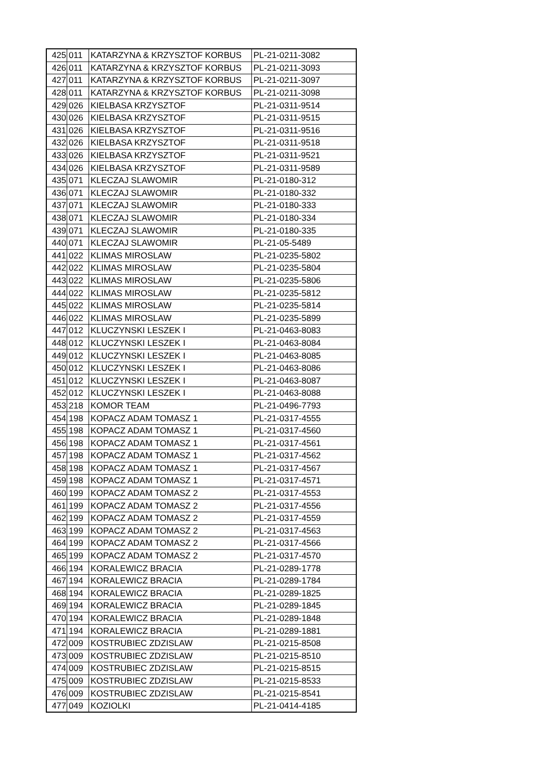| 425 | 011 | KATARZYNA & KRZYSZTOF KORBUS | PL-21-0211-3082 |
| 426 | 011 | KATARZYNA & KRZYSZTOF KORBUS | PL-21-0211-3093 |
| 427 | 011 | KATARZYNA & KRZYSZTOF KORBUS | PL-21-0211-3097 |
| 428 | 011 | KATARZYNA & KRZYSZTOF KORBUS | PL-21-0211-3098 |
| 429 | 026 | KIELBASA KRZYSZTOF | PL-21-0311-9514 |
| 430 | 026 | KIELBASA KRZYSZTOF | PL-21-0311-9515 |
| 431 | 026 | KIELBASA KRZYSZTOF | PL-21-0311-9516 |
| 432 | 026 | KIELBASA KRZYSZTOF | PL-21-0311-9518 |
| 433 | 026 | KIELBASA KRZYSZTOF | PL-21-0311-9521 |
| 434 | 026 | KIELBASA KRZYSZTOF | PL-21-0311-9589 |
| 435 | 071 | KLECZAJ SLAWOMIR | PL-21-0180-312 |
| 436 | 071 | KLECZAJ SLAWOMIR | PL-21-0180-332 |
| 437 | 071 | KLECZAJ SLAWOMIR | PL-21-0180-333 |
| 438 | 071 | KLECZAJ SLAWOMIR | PL-21-0180-334 |
| 439 | 071 | KLECZAJ SLAWOMIR | PL-21-0180-335 |
| 440 | 071 | KLECZAJ SLAWOMIR | PL-21-05-5489 |
| 441 | 022 | KLIMAS MIROSLAW | PL-21-0235-5802 |
| 442 | 022 | KLIMAS MIROSLAW | PL-21-0235-5804 |
| 443 | 022 | KLIMAS MIROSLAW | PL-21-0235-5806 |
| 444 | 022 | KLIMAS MIROSLAW | PL-21-0235-5812 |
| 445 | 022 | KLIMAS MIROSLAW | PL-21-0235-5814 |
| 446 | 022 | KLIMAS MIROSLAW | PL-21-0235-5899 |
| 447 | 012 | KLUCZYNSKI LESZEK I | PL-21-0463-8083 |
| 448 | 012 | KLUCZYNSKI LESZEK I | PL-21-0463-8084 |
| 449 | 012 | KLUCZYNSKI LESZEK I | PL-21-0463-8085 |
| 450 | 012 | KLUCZYNSKI LESZEK I | PL-21-0463-8086 |
| 451 | 012 | KLUCZYNSKI LESZEK I | PL-21-0463-8087 |
| 452 | 012 | KLUCZYNSKI LESZEK I | PL-21-0463-8088 |
| 453 | 218 | KOMOR TEAM | PL-21-0496-7793 |
| 454 | 198 | KOPACZ ADAM TOMASZ 1 | PL-21-0317-4555 |
| 455 | 198 | KOPACZ ADAM TOMASZ 1 | PL-21-0317-4560 |
| 456 | 198 | KOPACZ ADAM TOMASZ 1 | PL-21-0317-4561 |
| 457 | 198 | KOPACZ ADAM TOMASZ 1 | PL-21-0317-4562 |
| 458 | 198 | KOPACZ ADAM TOMASZ 1 | PL-21-0317-4567 |
| 459 | 198 | KOPACZ ADAM TOMASZ 1 | PL-21-0317-4571 |
| 460 | 199 | KOPACZ ADAM TOMASZ 2 | PL-21-0317-4553 |
| 461 | 199 | KOPACZ ADAM TOMASZ 2 | PL-21-0317-4556 |
| 462 | 199 | KOPACZ ADAM TOMASZ 2 | PL-21-0317-4559 |
| 463 | 199 | KOPACZ ADAM TOMASZ 2 | PL-21-0317-4563 |
| 464 | 199 | KOPACZ ADAM TOMASZ 2 | PL-21-0317-4566 |
| 465 | 199 | KOPACZ ADAM TOMASZ 2 | PL-21-0317-4570 |
| 466 | 194 | KORALEWICZ BRACIA | PL-21-0289-1778 |
| 467 | 194 | KORALEWICZ BRACIA | PL-21-0289-1784 |
| 468 | 194 | KORALEWICZ BRACIA | PL-21-0289-1825 |
| 469 | 194 | KORALEWICZ BRACIA | PL-21-0289-1845 |
| 470 | 194 | KORALEWICZ BRACIA | PL-21-0289-1848 |
| 471 | 194 | KORALEWICZ BRACIA | PL-21-0289-1881 |
| 472 | 009 | KOSTRUBIEC ZDZISLAW | PL-21-0215-8508 |
| 473 | 009 | KOSTRUBIEC ZDZISLAW | PL-21-0215-8510 |
| 474 | 009 | KOSTRUBIEC ZDZISLAW | PL-21-0215-8515 |
| 475 | 009 | KOSTRUBIEC ZDZISLAW | PL-21-0215-8533 |
| 476 | 009 | KOSTRUBIEC ZDZISLAW | PL-21-0215-8541 |
| 477 | 049 | KOZIOLKI | PL-21-0414-4185 |